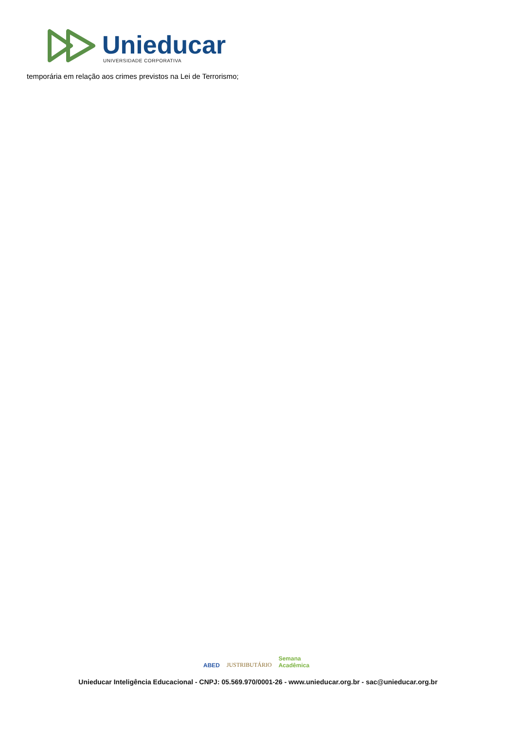Unieducar
UNIVERSIDADE CORPORATIVA
temporária em relação aos crimes previstos na Lei de Terrorismo;
ABED JUSTRIBUTÁRIO Semana
Acadêmica
Unieducar Inteligência Educacional - CNPJ: 05.569.970/0001-26 - www.unieducar.org.br - sac@unieducar.org.br